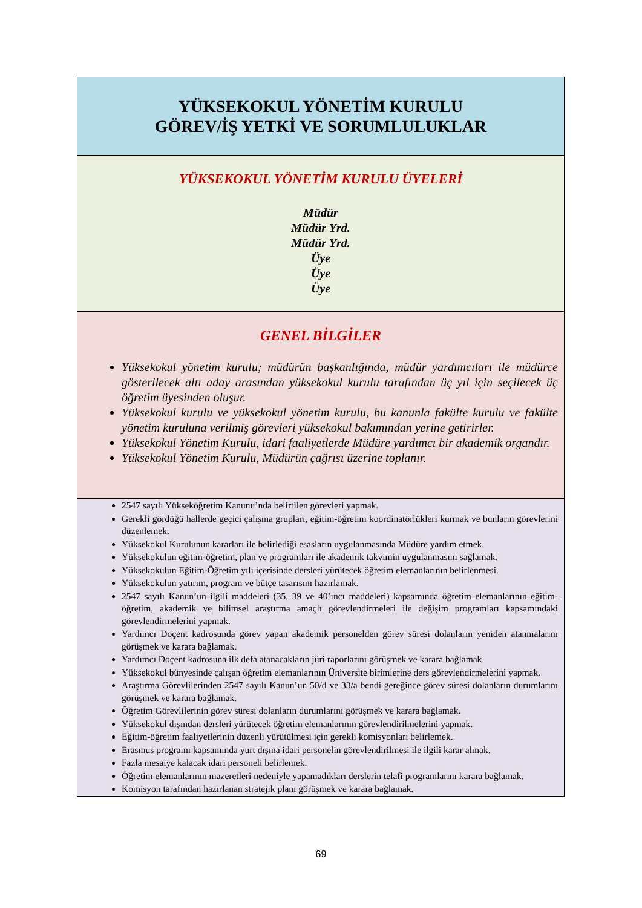| YÜKSEKOKUL YÖNETİM KURULU GÖREV/İŞ YETKİ VE SORUMLULUKLAR |
| YÜKSEKOKUL YÖNETİM KURULU ÜYELERİ Müdür Müdür Yrd. Müdür Yrd. Üye Üye Üye |
| GENEL BİLGİLER Yüksekokul yönetim kurulu; müdürün başkanlığında, müdür yardımcıları ile müdürce gösterilecek altı aday arasından yüksekokul kurulu tarafından üç yıl için seçilecek üç öğretim üyesinden oluşur. Yüksekokul kurulu ve yüksekokul yönetim kurulu, bu kanunla fakülte kurulu ve fakülte yönetim kuruluna verilmiş görevleri yüksekokul bakımından yerine getirirler. Yüksekokul Yönetim Kurulu, idari faaliyetlerde Müdüre yardımcı bir akademik organdır. Yüksekokul Yönetim Kurulu, Müdürün çağrısı üzerine toplanır. |
| 2547 sayılı Yükseköğretim Kanunu’nda belirtilen görevleri yapmak. Gerekli gördüğü hallerde geçici çalışma grupları, eğitim-öğretim koordinatörlükleri kurmak ve bunların görevlerini düzenlemek. Yüksekokul Kurulunun kararları ile belirlediği esasların uygulanmasında Müdüre yardım etmek. Yüksekokulun eğitim-öğretim, plan ve programları ile akademik takvimin uygulanmasını sağlamak. Yüksekokulun Eğitim-Öğretim yılı içerisinde dersleri yürütecek öğretim elemanlarının belirlenmesi. Yüksekokulun yatırım, program ve bütçe tasarısını hazırlamak. 2547 sayılı Kanun’un ilgili maddeleri (35, 39 ve 40’ıncı maddeleri) kapsamında öğretim elemanlarının eğitim-öğretim, akademik ve bilimsel araştırma amaçlı görevlendirmeleri ile değişim programları kapsamındaki görevlendirmelerini yapmak. Yardımcı Doçent kadrosunda görev yapan akademik personelden görev süresi dolanların yeniden atanmalarını görüşmek ve karara bağlamak. Yardımcı Doçent kadrosuna ilk defa atanacakların jüri raporlarını görüşmek ve karara bağlamak. Yüksekokul bünyesinde çalışan öğretim elemanlarının Üniversite birimlerine ders görevlendirmelerini yapmak. Araştırma Görevlilerinden 2547 sayılı Kanun’un 50/d ve 33/a bendi gereğince görev süresi dolanların durumlarını görüşmek ve karara bağlamak. Öğretim Görevlilerinin görev süresi dolanların durumlarını görüşmek ve karara bağlamak. Yüksekokul dışından dersleri yürütecek öğretim elemanlarının görevlendirilmelerini yapmak. Eğitim-öğretim faaliyetlerinin düzenli yürütülmesi için gerekli komisyonları belirlemek. Erasmus programı kapsamında yurt dışına idari personelin görevlendirilmesi ile ilgili karar almak. Fazla mesaiye kalacak idari personeli belirlemek. Öğretim elemanlarının mazeretleri nedeniyle yapamadıkları derslerin telafi programlarını karara bağlamak. Komisyon tarafından hazırlanan stratejik planı görüşmek ve karara bağlamak. |
69